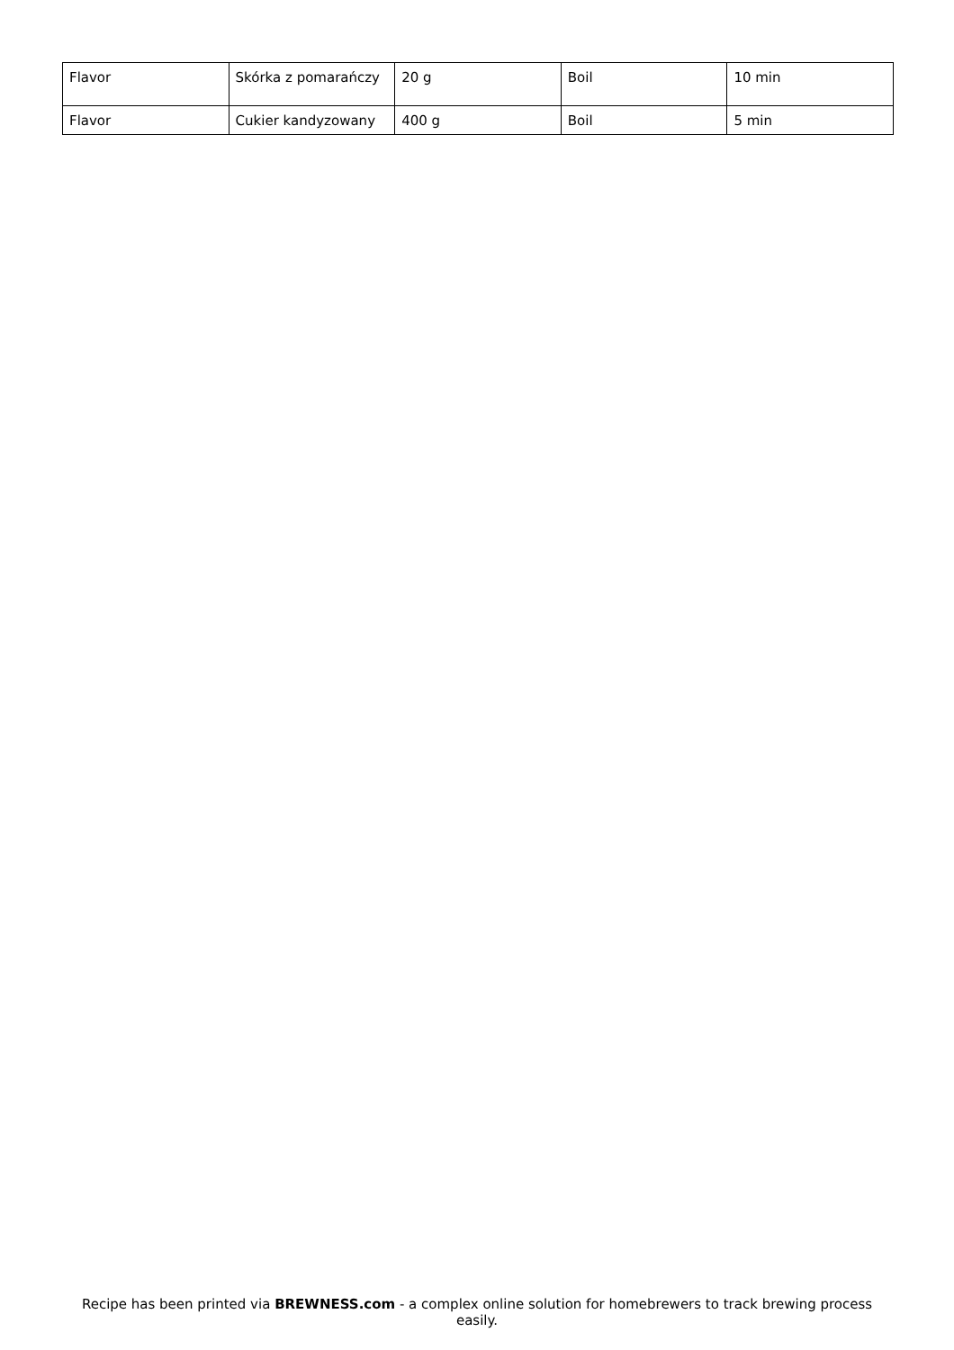| Flavor | Skórka z pomarańczy | 20 g | Boil | 10 min |
| Flavor | Cukier kandyzowany | 400 g | Boil | 5 min |
Recipe has been printed via BREWNESS.com - a complex online solution for homebrewers to track brewing process easily.